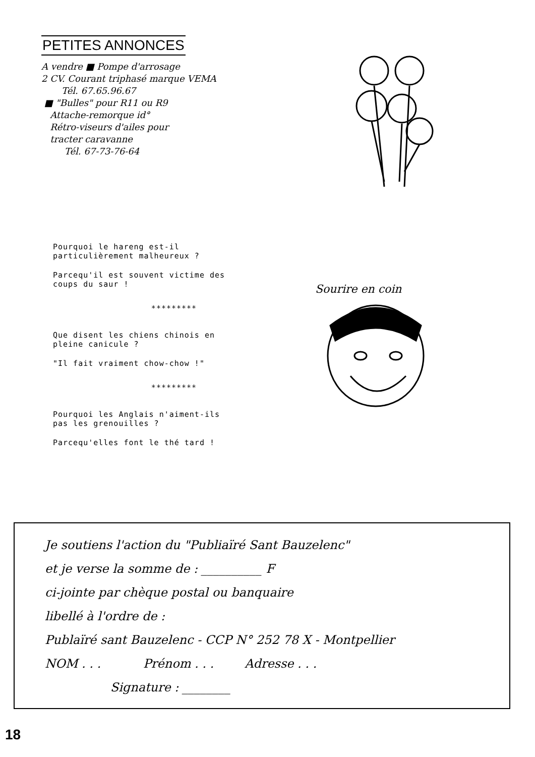PETITES ANNONCES
A vendre ■ Pompe d'arrosage
2 CV. Courant triphasé marque VEMA
Tél. 67.65.96.67
■ "Bulles" pour R11 ou R9
Attache-remorque id°
Rétro-viseurs d'ailes pour
tracter caravanne
Tél. 67-73-76-64
Pourquoi le hareng est-il
particulièrement malheureux ?
Parcequ'il est souvent victime des
coups du saur !
*********
Que disent les chiens chinois en
pleine canicule ?
"Il fait vraiment chow-chow !"
*********
Pourquoi les Anglais n'aiment-ils
pas les grenouilles ?
Parcequ'elles font le thé tard !
Sourire en coin
Je soutiens l'action du "Publiaïré Sant Bauzelenc"
et je verse la somme de : __________ F
ci-jointe par chèque postal ou banquaire
libellé à l'ordre de :
Publaïré sant Bauzelenc - CCP N° 252 78 X - Montpellier
NOM . . . Prénom . . . Adresse . . .
Signature : ________
18